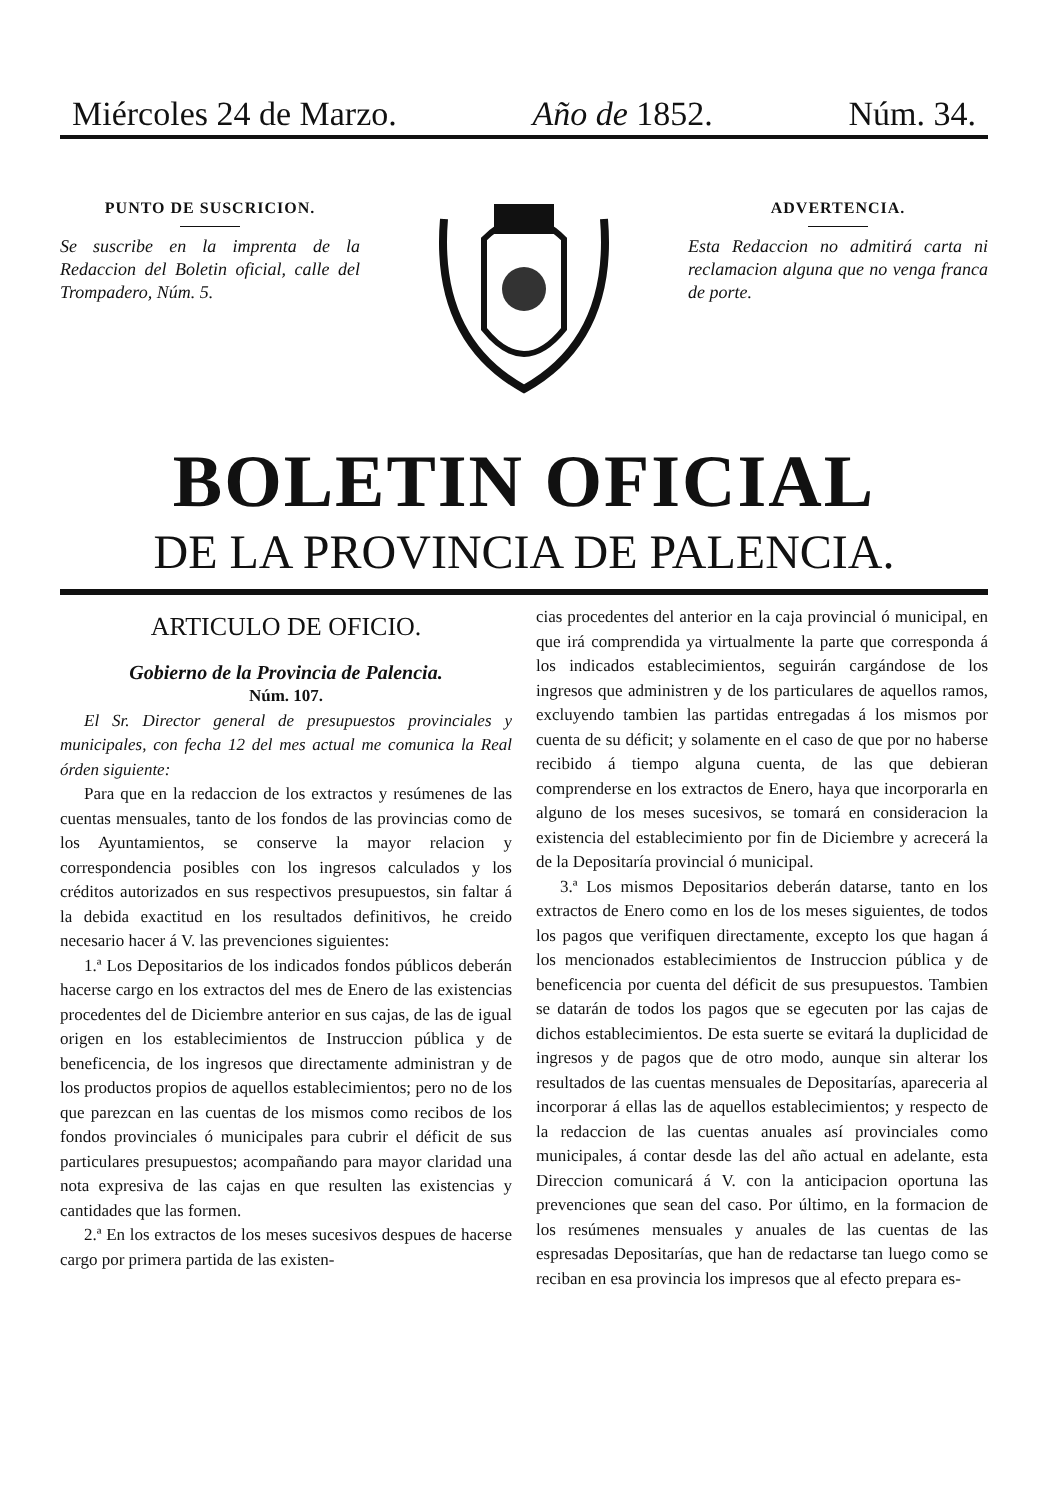Miércoles 24 de Marzo. Año de 1852. Núm. 34.
PUNTO DE SUSCRICION.
Se suscribe en la imprenta de la Redaccion del Boletin oficial, calle del Trompadero, Núm. 5.
ADVERTENCIA.
Esta Redaccion no admitirá carta ni reclamacion alguna que no venga franca de porte.
BOLETIN OFICIAL
DE LA PROVINCIA DE PALENCIA.
ARTICULO DE OFICIO.
Gobierno de la Provincia de Palencia.
Núm. 107.
El Sr. Director general de presupuestos provinciales y municipales, con fecha 12 del mes actual me comunica la Real órden siguiente:
Para que en la redaccion de los extractos y resúmenes de las cuentas mensuales, tanto de los fondos de las provincias como de los Ayuntamientos, se conserve la mayor relacion y correspondencia posibles con los ingresos calculados y los créditos autorizados en sus respectivos presupuestos, sin faltar á la debida exactitud en los resultados definitivos, he creido necesario hacer á V. las prevenciones siguientes:
1.ª Los Depositarios de los indicados fondos públicos deberán hacerse cargo en los extractos del mes de Enero de las existencias procedentes del de Diciembre anterior en sus cajas, de las de igual origen en los establecimientos de Instruccion pública y de beneficencia, de los ingresos que directamente administran y de los productos propios de aquellos establecimientos; pero no de los que parezcan en las cuentas de los mismos como recibos de los fondos provinciales ó municipales para cubrir el déficit de sus particulares presupuestos; acompañando para mayor claridad una nota expresiva de las cajas en que resulten las existencias y cantidades que las formen.
2.ª En los extractos de los meses sucesivos despues de hacerse cargo por primera partida de las existen-
cias procedentes del anterior en la caja provincial ó municipal, en que irá comprendida ya virtualmente la parte que corresponda á los indicados establecimientos, seguirán cargándose de los ingresos que administren y de los particulares de aquellos ramos, excluyendo tambien las partidas entregadas á los mismos por cuenta de su déficit; y solamente en el caso de que por no haberse recibido á tiempo alguna cuenta, de las que debieran comprenderse en los extractos de Enero, haya que incorporarla en alguno de los meses sucesivos, se tomará en consideracion la existencia del establecimiento por fin de Diciembre y acrecerá la de la Depositaría provincial ó municipal.
3.ª Los mismos Depositarios deberán datarse, tanto en los extractos de Enero como en los de los meses siguientes, de todos los pagos que verifiquen directamente, excepto los que hagan á los mencionados establecimientos de Instruccion pública y de beneficencia por cuenta del déficit de sus presupuestos. Tambien se datarán de todos los pagos que se egecuten por las cajas de dichos establecimientos. De esta suerte se evitará la duplicidad de ingresos y de pagos que de otro modo, aunque sin alterar los resultados de las cuentas mensuales de Depositarías, apareceria al incorporar á ellas las de aquellos establecimientos; y respecto de la redaccion de las cuentas anuales así provinciales como municipales, á contar desde las del año actual en adelante, esta Direccion comunicará á V. con la anticipacion oportuna las prevenciones que sean del caso. Por último, en la formacion de los resúmenes mensuales y anuales de las cuentas de las espresadas Depositarías, que han de redactarse tan luego como se reciban en esa provincia los impresos que al efecto prepara es-